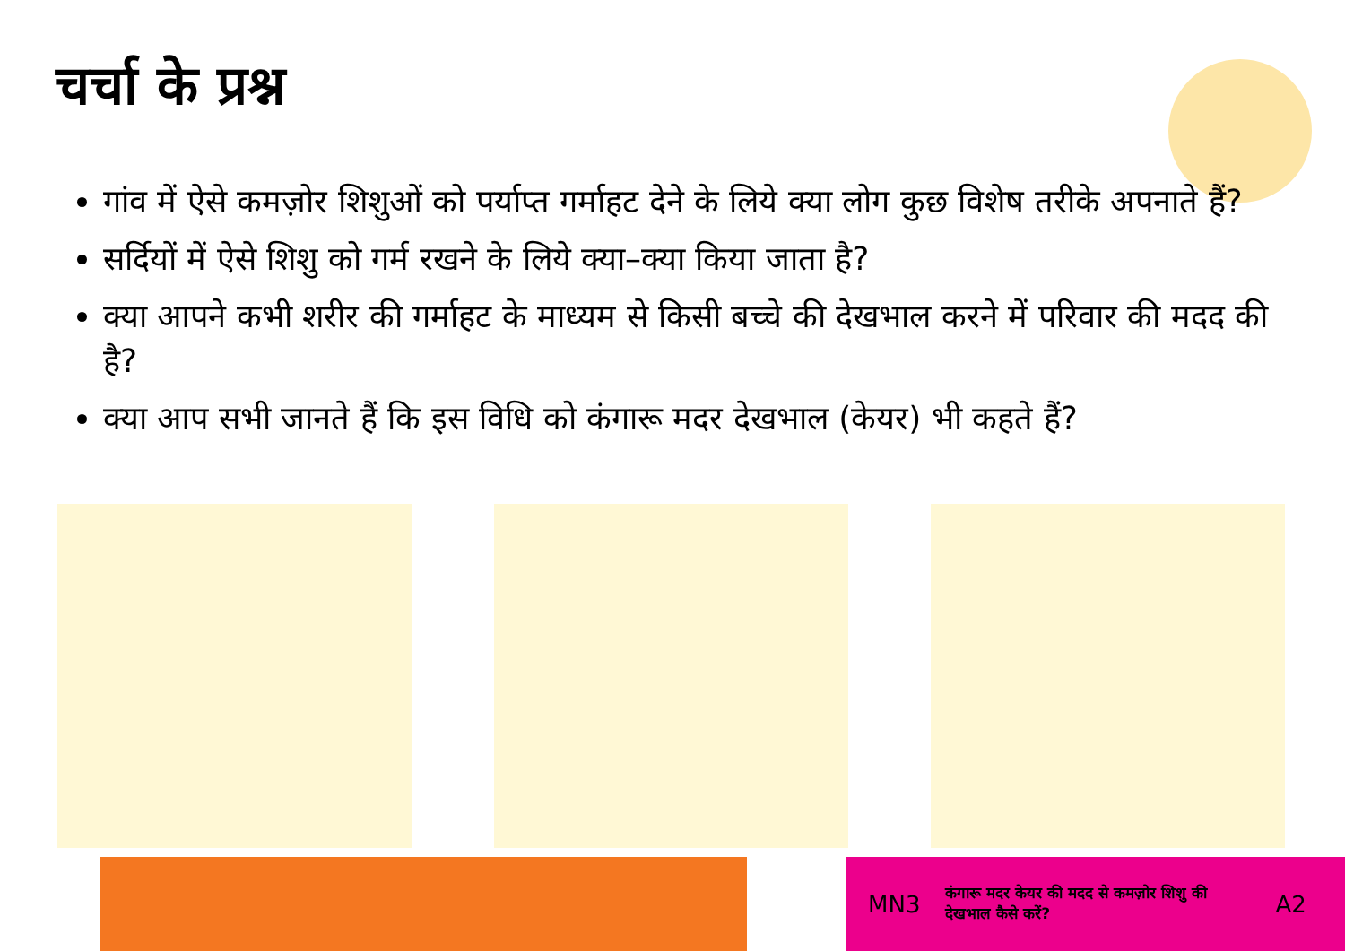चर्चा के प्रश्न
गांव में ऐसे कमज़ोर शिशुओं को पर्याप्त गर्माहट देने के लिये क्या लोग कुछ विशेष तरीके अपनाते हैं?
सर्दियों में ऐसे शिशु को गर्म रखने के लिये क्या–क्या किया जाता है?
क्या आपने कभी शरीर की गर्माहट के माध्यम से किसी बच्चे की देखभाल करने में परिवार की मदद की है?
क्या आप सभी जानते हैं कि इस विधि को कंगारू मदर देखभाल (केयर) भी कहते हैं?
MN3 कंगारू मदर केयर की मदद से कमज़ोर शिशु की देखभाल कैसे करें? A2